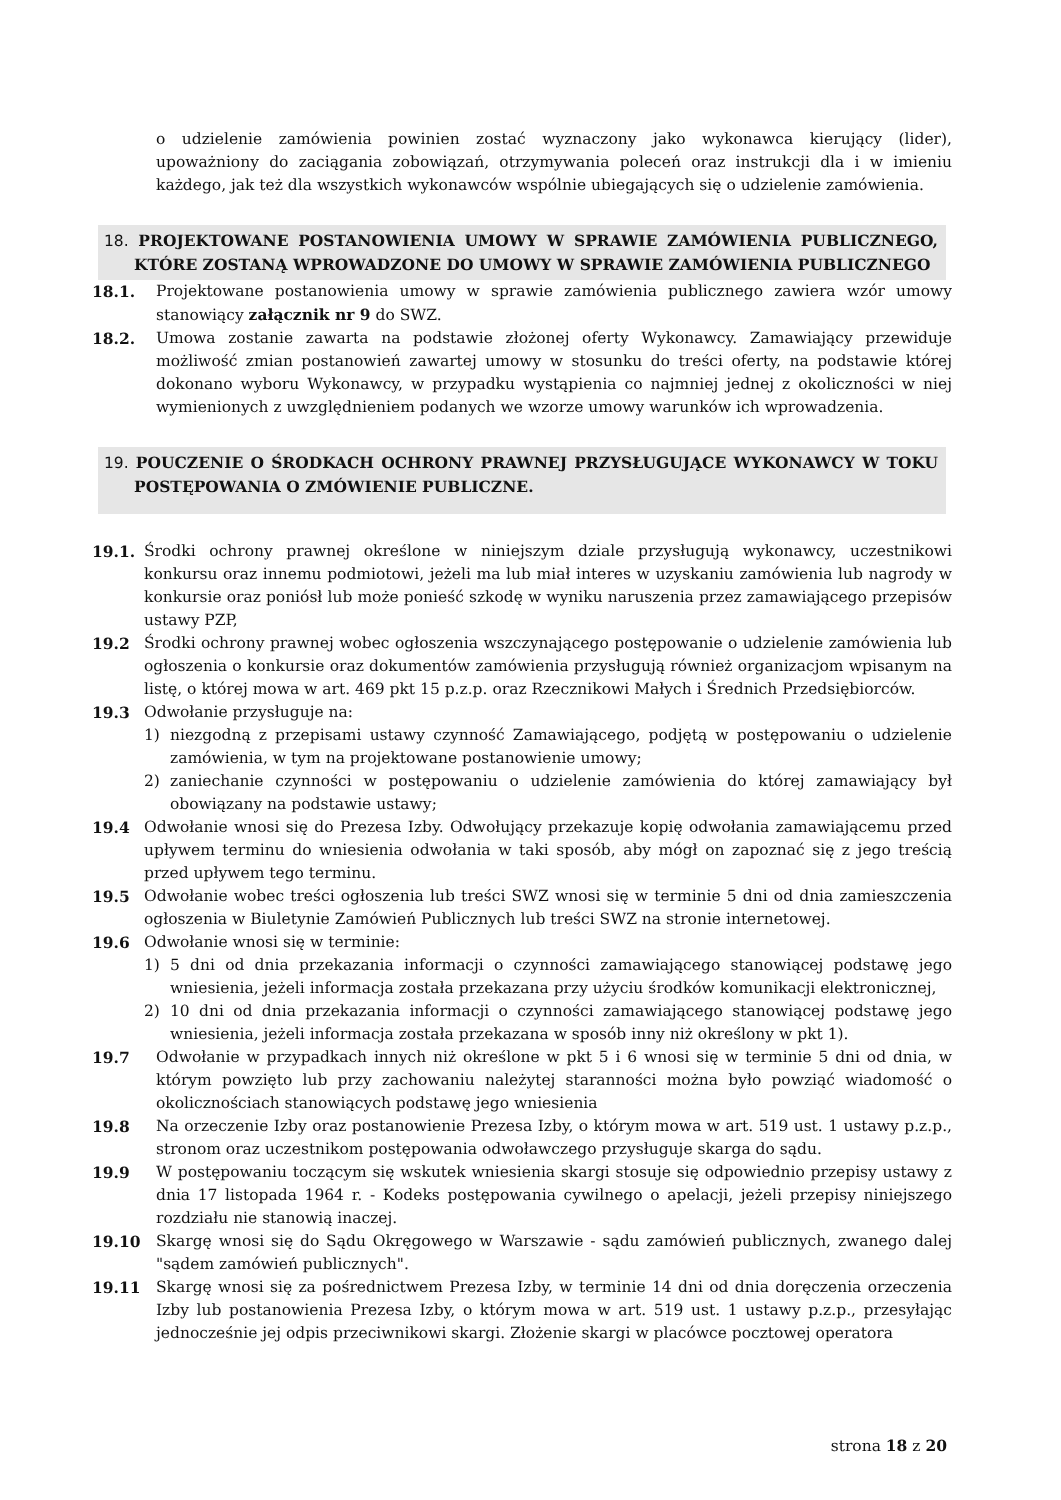o udzielenie zamówienia powinien zostać wyznaczony jako wykonawca kierujący (lider), upoważniony do zaciągania zobowiązań, otrzymywania poleceń oraz instrukcji dla i w imieniu każdego, jak też dla wszystkich wykonawców wspólnie ubiegających się o udzielenie zamówienia.
18. PROJEKTOWANE POSTANOWIENIA UMOWY W SPRAWIE ZAMÓWIENIA PUBLICZNEGO, KTÓRE ZOSTANĄ WPROWADZONE DO UMOWY W SPRAWIE ZAMÓWIENIA PUBLICZNEGO
18.1. Projektowane postanowienia umowy w sprawie zamówienia publicznego zawiera wzór umowy stanowiący załącznik nr 9 do SWZ.
18.2. Umowa zostanie zawarta na podstawie złożonej oferty Wykonawcy. Zamawiający przewiduje możliwość zmian postanowień zawartej umowy w stosunku do treści oferty, na podstawie której dokonano wyboru Wykonawcy, w przypadku wystąpienia co najmniej jednej z okoliczności w niej wymienionych z uwzględnieniem podanych we wzorze umowy warunków ich wprowadzenia.
19. POUCZENIE O ŚRODKACH OCHRONY PRAWNEJ PRZYSŁUGUJĄCE WYKONAWCY W TOKU POSTĘPOWANIA O ZMÓWIENIE PUBLICZNE.
19.1. Środki ochrony prawnej określone w niniejszym dziale przysługują wykonawcy, uczestnikowi konkursu oraz innemu podmiotowi, jeżeli ma lub miał interes w uzyskaniu zamówienia lub nagrody w konkursie oraz poniósł lub może ponieść szkodę w wyniku naruszenia przez zamawiającego przepisów ustawy PZP,
19.2 Środki ochrony prawnej wobec ogłoszenia wszczynającego postępowanie o udzielenie zamówienia lub ogłoszenia o konkursie oraz dokumentów zamówienia przysługują również organizacjom wpisanym na listę, o której mowa w art. 469 pkt 15 p.z.p. oraz Rzecznikowi Małych i Średnich Przedsiębiorców.
19.3 Odwołanie przysługuje na:
1) niezgodną z przepisami ustawy czynność Zamawiającego, podjętą w postępowaniu o udzielenie zamówienia, w tym na projektowane postanowienie umowy;
2) zaniechanie czynności w postępowaniu o udzielenie zamówienia do której zamawiający był obowiązany na podstawie ustawy;
19.4 Odwołanie wnosi się do Prezesa Izby. Odwołujący przekazuje kopię odwołania zamawiającemu przed upływem terminu do wniesienia odwołania w taki sposób, aby mógł on zapoznać się z jego treścią przed upływem tego terminu.
19.5 Odwołanie wobec treści ogłoszenia lub treści SWZ wnosi się w terminie 5 dni od dnia zamieszczenia ogłoszenia w Biuletynie Zamówień Publicznych lub treści SWZ na stronie internetowej.
19.6 Odwołanie wnosi się w terminie:
1) 5 dni od dnia przekazania informacji o czynności zamawiającego stanowiącej podstawę jego wniesienia, jeżeli informacja została przekazana przy użyciu środków komunikacji elektronicznej,
2) 10 dni od dnia przekazania informacji o czynności zamawiającego stanowiącej podstawę jego wniesienia, jeżeli informacja została przekazana w sposób inny niż określony w pkt 1).
19.7 Odwołanie w przypadkach innych niż określone w pkt 5 i 6 wnosi się w terminie 5 dni od dnia, w którym powzięto lub przy zachowaniu należytej staranności można było powziąć wiadomość o okolicznościach stanowiących podstawę jego wniesienia
19.8 Na orzeczenie Izby oraz postanowienie Prezesa Izby, o którym mowa w art. 519 ust. 1 ustawy p.z.p., stronom oraz uczestnikom postępowania odwoławczego przysługuje skarga do sądu.
19.9 W postępowaniu toczącym się wskutek wniesienia skargi stosuje się odpowiednio przepisy ustawy z dnia 17 listopada 1964 r. - Kodeks postępowania cywilnego o apelacji, jeżeli przepisy niniejszego rozdziału nie stanowią inaczej.
19.10 Skargę wnosi się do Sądu Okręgowego w Warszawie - sądu zamówień publicznych, zwanego dalej "sądem zamówień publicznych".
19.11 Skargę wnosi się za pośrednictwem Prezesa Izby, w terminie 14 dni od dnia doręczenia orzeczenia Izby lub postanowienia Prezesa Izby, o którym mowa w art. 519 ust. 1 ustawy p.z.p., przesyłając jednocześnie jej odpis przeciwnikowi skargi. Złożenie skargi w placówce pocztowej operatora
strona 18 z 20